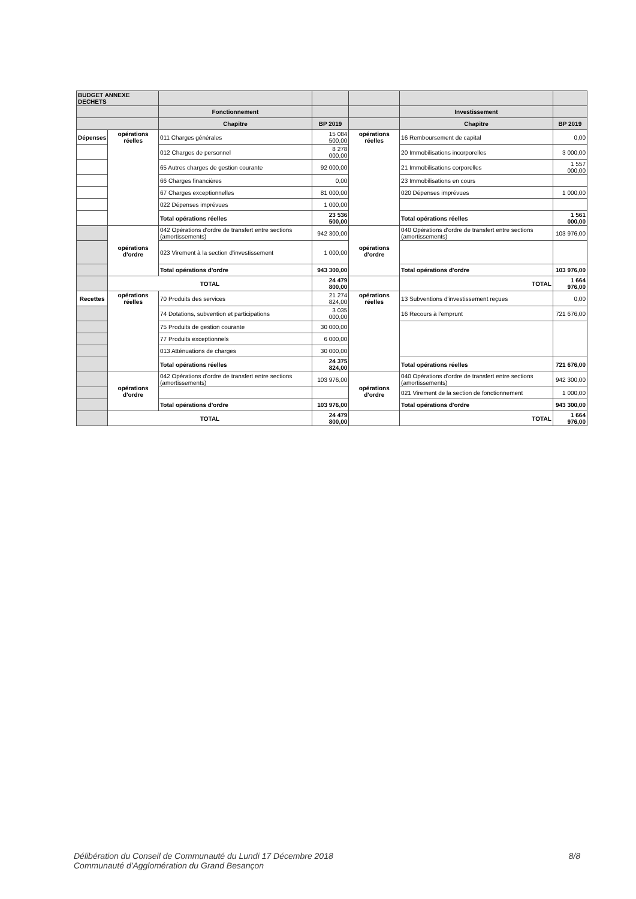| BUDGET ANNEXE DECHETS | | | | | | |
| | | Fonctionnement | | | Investissement | |
| | | Chapitre | BP 2019 | | Chapitre | BP 2019 |
| Dépenses | opérations réelles | 011 Charges générales | 15 084 500,00 | opérations réelles | 16 Remboursement de capital | 0,00 |
| | | 012 Charges de personnel | 8 278 000,00 | | 20 Immobilisations incorporelles | 3 000,00 |
| | | 65 Autres charges de gestion courante | 92 000,00 | | 21 Immobilisations corporelles | 1 557 000,00 |
| | | 66 Charges financières | 0,00 | | 23 Immobilisations en cours | |
| | | 67 Charges exceptionnelles | 81 000,00 | | 020 Dépenses imprévues | 1 000,00 |
| | | 022 Dépenses imprévues | 1 000,00 | | | |
| | | Total opérations réelles | 23 536 500,00 | | Total opérations réelles | 1 561 000,00 |
| | opérations d'ordre | 042 Opérations d'ordre de transfert entre sections (amortissements) | 942 300,00 | opérations d'ordre | 040 Opérations d'ordre de transfert entre sections (amortissements) | 103 976,00 |
| | | 023 Virement à la section d'investissement | 1 000,00 | | | |
| | | Total opérations d'ordre | 943 300,00 | | Total opérations d'ordre | 103 976,00 |
| | TOTAL | | 24 479 800,00 | | TOTAL | 1 664 976,00 |
| Recettes | opérations réelles | 70 Produits des services | 21 274 824,00 | opérations réelles | 13 Subventions d'investissement reçues | 0,00 |
| | | 74 Dotations, subvention et participations | 3 035 000,00 | | 16 Recours à l'emprunt | 721 676,00 |
| | | 75 Produits de gestion courante | 30 000,00 | | | |
| | | 77 Produits exceptionnels | 6 000,00 | | | |
| | | 013 Atténuations de charges | 30 000,00 | | | |
| | | Total opérations réelles | 24 375 824,00 | | Total opérations réelles | 721 676,00 |
| | opérations d'ordre | 042 Opérations d'ordre de transfert entre sections (amortissements) | 103 976,00 | opérations d'ordre | 040 Opérations d'ordre de transfert entre sections (amortissements) | 942 300,00 |
| | | | | | 021 Virement de la section de fonctionnement | 1 000,00 |
| | | Total opérations d'ordre | 103 976,00 | | Total opérations d'ordre | 943 300,00 |
| | TOTAL | | 24 479 800,00 | | TOTAL | 1 664 976,00 |
Délibération du Conseil de Communauté du Lundi 17 Décembre 2018 8/8
Communauté d'Agglomération du Grand Besançon